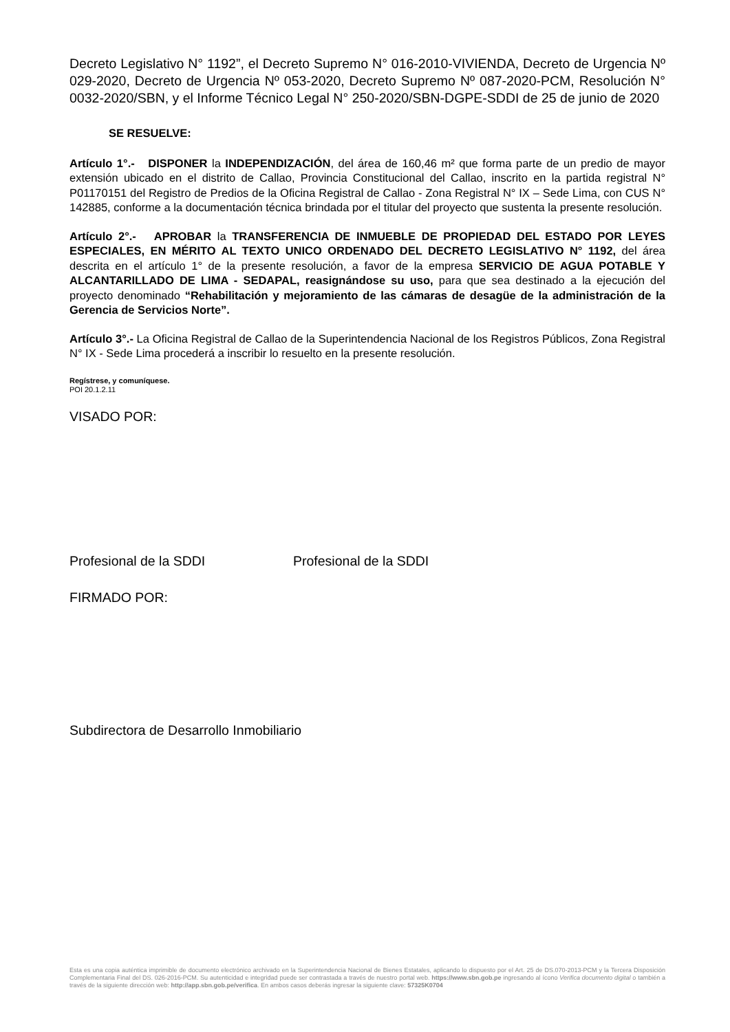Decreto Legislativo N° 1192”, el Decreto Supremo N° 016-2010-VIVIENDA, Decreto de Urgencia Nº 029-2020, Decreto de Urgencia Nº 053-2020, Decreto Supremo Nº 087-2020-PCM, Resolución N° 0032-2020/SBN, y el Informe Técnico Legal N° 250-2020/SBN-DGPE-SDDI de 25 de junio de 2020
SE RESUELVE:
Artículo 1°.- DISPONER la INDEPENDIZACIÓN, del área de 160,46 m² que forma parte de un predio de mayor extensión ubicado en el distrito de Callao, Provincia Constitucional del Callao, inscrito en la partida registral N° P01170151 del Registro de Predios de la Oficina Registral de Callao - Zona Registral N° IX – Sede Lima, con CUS N° 142885, conforme a la documentación técnica brindada por el titular del proyecto que sustenta la presente resolución.
Artículo 2°.- APROBAR la TRANSFERENCIA DE INMUEBLE DE PROPIEDAD DEL ESTADO POR LEYES ESPECIALES, EN MÉRITO AL TEXTO UNICO ORDENADO DEL DECRETO LEGISLATIVO N° 1192, del área descrita en el artículo 1° de la presente resolución, a favor de la empresa SERVICIO DE AGUA POTABLE Y ALCANTARILLADO DE LIMA - SEDAPAL, reasignándose su uso, para que sea destinado a la ejecución del proyecto denominado “Rehabilitación y mejoramiento de las cámaras de desagüe de la administración de la Gerencia de Servicios Norte”.
Artículo 3°.- La Oficina Registral de Callao de la Superintendencia Nacional de los Registros Públicos, Zona Registral N° IX - Sede Lima procederá a inscribir lo resuelto en la presente resolución.
Regístrese, y comuníquese.
POI 20.1.2.11
VISADO POR:
Profesional de la SDDI Profesional de la SDDI
FIRMADO POR:
Subdirectora de Desarrollo Inmobiliario
Esta es una copia auténtica imprimible de documento electrónico archivado en la Superintendencia Nacional de Bienes Estatales, aplicando lo dispuesto por el Art. 25 de DS.070-2013-PCM y la Tercera Disposición Complementaria Final del DS. 026-2016-PCM. Su autenticidad e integridad puede ser contrastada a través de nuestro portal web. https://www.sbn.gob.pe ingresando al ícono Verifica documento digital o también a través de la siguiente dirección web: http://app.sbn.gob.pe/verifica. En ambos casos deberás ingresar la siguiente clave: 57325K0704